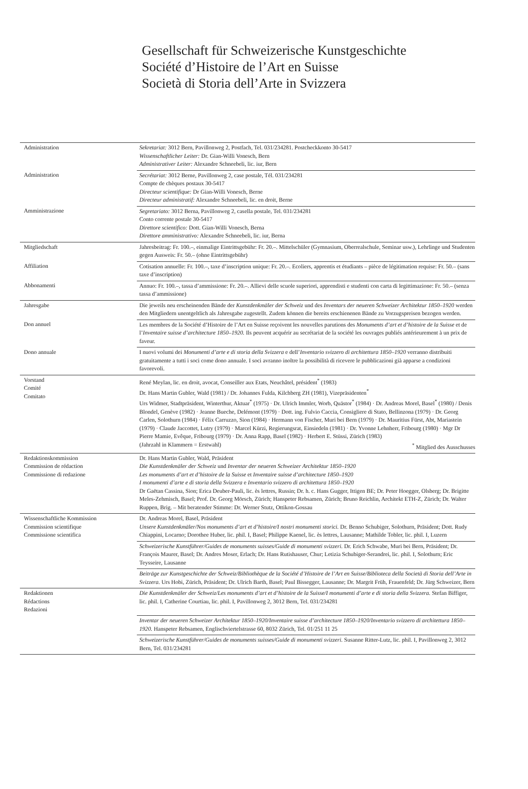Gesellschaft für Schweizerische Kunstgeschichte
Société d’Histoire de l’Art en Suisse
Società di Storia dell’Arte in Svizzera
| Administration | Sekretariat: 3012 Bern, Pavillonweg 2, Postfach, Tel. 031/234281. Postcheckkonto 30-5417 Wissenschaftlicher Leiter: Dr. Gian-Willi Vonesch, Bern Administrativer Leiter: Alexandre Schneebeli, lic. iur, Bern |
| Administration | Secrétariat: 3012 Berne, Pavillonweg 2, case postale, Tél. 031/234281 Compte de chèques postaux 30-5417 Directeur scientifique: Dr Gian-Willi Vonesch, Berne Directeur administratif: Alexandre Schneebeli, lic. en droit, Berne |
| Amministrazione | Segretariato: 3012 Berna, Pavillonweg 2, casella postale, Tel. 031/234281 Conto corrente postale 30-5417 Direttore scientifico: Dott. Gian-Willi Vonesch, Berna Direttore amministrativo: Alexandre Schneebeli, lic. iur, Berna |
| Mitgliedschaft | Jahresbeitrag: Fr. 100.–, einmalige Eintrittsgebühr: Fr. 20.–. Mittelschüler (Gymnasium, Oberrealschule, Seminar usw.), Lehrlinge und Studenten gegen Ausweis: Fr. 50.– (ohne Eintrittsgebühr) |
| Affiliation | Cotisation annuelle: Fr. 100.–, taxe d’inscription unique: Fr. 20.–. Ecoliers, apprentis et étudiants – pièce de légitimation requise: Fr. 50.– (sans taxe d’inscription) |
| Abbonamenti | Annuo: Fr. 100.–, tassa d’ammissione: Fr. 20.–. Allievi delle scuole superiori, apprendisti e studenti con carta di legittimazione: Fr. 50.– (senza tassa d’ammissione) |
| Jahresgabe | Die jeweils neu erscheinenden Bände der Kunstdenkmäler der Schweiz und des Inventars der neueren Schweizer Architektur 1850–1920 werden den Mitgliedern unentgeltlich als Jahresgabe zugestellt. Zudem können die bereits erschienenen Bände zu Vorzugspreisen bezogen werden. |
| Don annuel | Les membres de la Société d’Histoire de l’Art en Suisse reçoivent les nouvelles parutions des Monuments d’art et d’histoire de la Suisse et de l’ Inventaire suisse d’architecture 1850–1920. Ils peuvent acquérir au secrétariat de la société les ouvrages publiés antérieurement à un prix de faveur. |
| Dono annuale | I nuovi volumi dei Monumenti d’arte e di storia della Svizzera e dell’ Inventario svizzero di architettura 1850–1920 verranno distribuiti gratuitamente a tutti i soci come dono annuale. I soci avranno inoltre la possibilità di ricevere le pubblicazioni già apparse a condizioni favorevoli. |
| Vorstand Comité Comitato | René Meylan, lic. en droit, avocat, Conseiller aux Etats, Neuchâtel, président<sup>*</sup> (1983) Dr. Hans Martin Gubler, Wald (1981) / Dr. Johannes Fulda, Kilchberg ZH (1981), Vizepräsidenten<sup>*</sup> Urs Widmer, Stadtpräsident, Winterthur, Aktuar<sup>*</sup> (1975) · Dr. Ulrich Immler, Worb, Quästor<sup>*</sup> (1984) · Dr. Andreas Morel, Basel<sup>*</sup> (1980) / Denis Blondel, Genève (1982) · Jeanne Bueche, Delémont (1979) · Dott. ing. Fulvio Caccia, Consigliere di Stato, Bellinzona (1979) · Dr. Georg Carlen, Solothurn (1984) · Félix Carruzzo, Sion (1984) · Hermann von Fischer, Muri bei Bern (1979) · Dr. Mauritius Fürst, Abt, Mariastein (1979) · Claude Jaccottet, Lutry (1979) · Marcel Kürzi, Regierungsrat, Einsiedeln (1981) · Dr. Yvonne Lehnherr, Fribourg (1980) · Mgr Dr Pierre Mamie, Evêque, Fribourg (1979) · Dr. Anna Rapp, Basel (1982) · Herbert E. Stüssi, Zürich (1983) (Jahrzahl in Klammern = Erstwahl) <sup>*</sup> Mitglied des Ausschusses |
| Redaktionskommission Commission de rédaction Commissione di redazione | Dr. Hans Martin Gubler, Wald, Präsident Die Kunstdenkmäler der Schweiz und Inventar der neueren Schweizer Architektur 1850–1920 Les monuments d’art et d’histoire de la Suisse et Inventaire suisse d’architecture 1850–1920 I monumenti d’arte e di storia della Svizzera e Inventario svizzero di architettura 1850–1920 Dr Gaëtan Cassina, Sion; Erica Deuber-Pauli, lic. ès lettres, Russin; Dr. h. c. Hans Gugger, Ittigen BE; Dr. Peter Hoegger, Olsberg; Dr. Brigitte Meles-Zehmisch, Basel; Prof. Dr. Georg Mörsch, Zürich; Hanspeter Rebsamen, Zürich; Bruno Reichlin, Architekt ETH-Z, Zürich; Dr. Walter Ruppen, Brig. – Mit beratender Stimme: Dr. Werner Stutz, Ottikon-Gossau |
| Wissenschaftliche Kommission Commission scientifique Commissione scientifica | Dr. Andreas Morel, Basel, Präsident Unsere Kunstdenkmäler/Nos monuments d’art et d’histoire/I nostri monumenti storici. Dr. Benno Schubiger, Solothurn, Präsident; Dott. Rudy Chiappini, Locarno; Dorothee Huber, lic. phil. I, Basel; Philippe Kaenel, lic. ès lettres, Lausanne; Mathilde Tobler, lic. phil. I, Luzern |
| | Schweizerische Kunstführer/Guides de monuments suisses/Guide di monumenti svizzeri. Dr. Erich Schwabe, Muri bei Bern, Präsident; Dr. François Maurer, Basel; Dr. Andres Moser, Erlach; Dr. Hans Rutishauser, Chur; Letizia Schubiger-Serandrei, lic. phil. I, Solothurn; Eric Teysseire, Lausanne |
| | Beiträge zur Kunstgeschichte der Schweiz/Bibliothèque de la Société d’Histoire de l’Art en Suisse/Biblioteca della Società di Storia dell’Arte in Svizzera. Urs Hobi, Zürich, Präsident; Dr. Ulrich Barth, Basel; Paul Bissegger, Lausanne; Dr. Margrit Früh, Frauenfeld; Dr. Jürg Schweizer, Bern |
| Redaktionen Rédactions Redazioni | Die Kunstdenkmäler der Schweiz/Les monuments d’art et d’histoire de la Suisse/I monumenti d’arte e di storia della Svizzera. Stefan Biffiger, lic. phil. I, Catherine Courtiau, lic. phil. I, Pavillonweg 2, 3012 Bern, Tel. 031/234281 |
| | Inventar der neueren Schweizer Architektur 1850–1920/Inventaire suisse d’architecture 1850–1920/Inventario svizzero di architettura 1850–1920. Hanspeter Rebsamen, Englischviertelstrasse 60, 8032 Zürich, Tel. 01/251 11 25 |
| | Schweizerische Kunstführer/Guides de monuments suisses/Guide di monumenti svizzeri. Susanne Ritter-Lutz, lic. phil. I, Pavillonweg 2, 3012 Bern, Tel. 031/234281 |